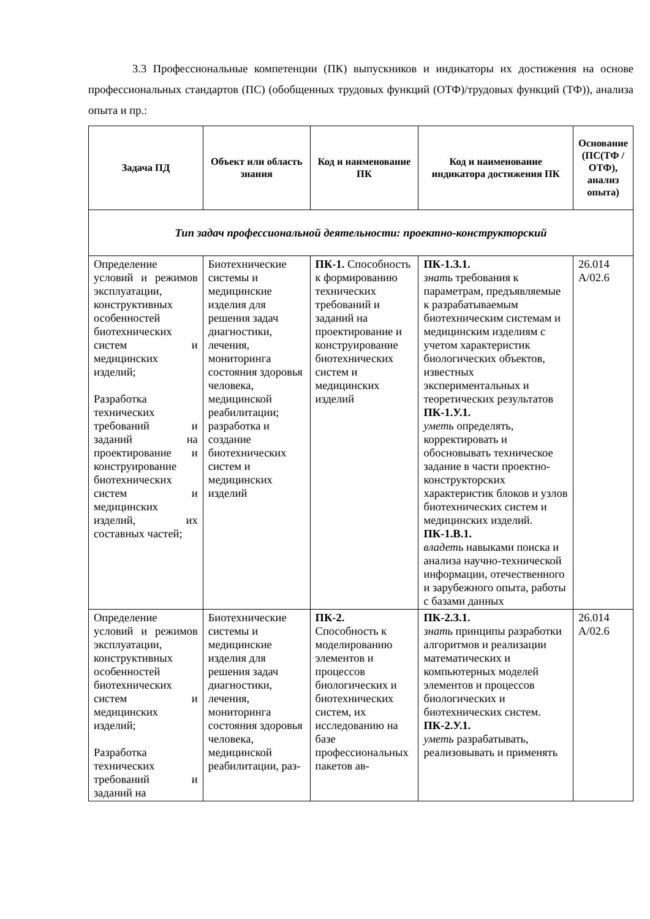3.3 Профессиональные компетенции (ПК) выпускников и индикаторы их достижения на основе профессиональных стандартов (ПС) (обобщенных трудовых функций (ОТФ)/трудовых функций (ТФ)), анализа опыта и пр.:
| Задача ПД | Объект или область знания | Код и наименование ПК | Код и наименование индикатора достижения ПК | Основание (ПС(ТФ /ОТФ), анализ опыта) |
| --- | --- | --- | --- | --- |
| Тип задач профессиональной деятельности: проектно-конструкторский | | | | |
| Определение условий и режимов эксплуатации, конструктивных особенностей биотехнических систем и медицинских изделий; Разработка технических требований и заданий на проектирование и конструирование биотехнических систем и медицинских изделий, их составных частей; | Биотехнические системы и медицинские изделия для решения задач диагностики, лечения, мониторинга состояния здоровья человека, медицинской реабилитации; разработка и создание биотехнических систем и медицинских изделий | ПК-1. Способность к формированию технических требований и заданий на проектирование и конструирование биотехнических систем и медицинских изделий | ПК-1.З.1. знать требования к параметрам, предъявляемые к разрабатываемым биотехническим системам и медицинским изделиям с учетом характеристик биологических объектов, известных экспериментальных и теоретических результатов ПК-1.У.1. уметь определять, корректировать и обосновывать техническое задание в части проектно-конструкторских характеристик блоков и узлов биотехнических систем и медицинских изделий. ПК-1.В.1. владеть навыками поиска и анализа научно-технической информации, отечественного и зарубежного опыта, работы с базами данных | 26.014 A/02.6 |
| Определение условий и режимов эксплуатации, конструктивных особенностей биотехнических систем и медицинских изделий; Разработка технических требований и заданий на | Биотехнические системы и медицинские изделия для решения задач диагностики, лечения, мониторинга состояния здоровья человека, медицинской реабилитации, раз- | ПК-2. Способность к моделированию элементов и процессов биологических и биотехнических систем, их исследованию на базе профессиональных пакетов ав- | ПК-2.З.1. знать принципы разработки алгоритмов и реализации математических и компьютерных моделей элементов и процессов биологических и биотехнических систем. ПК-2.У.1. уметь разрабатывать, реализовывать и применять | 26.014 A/02.6 |